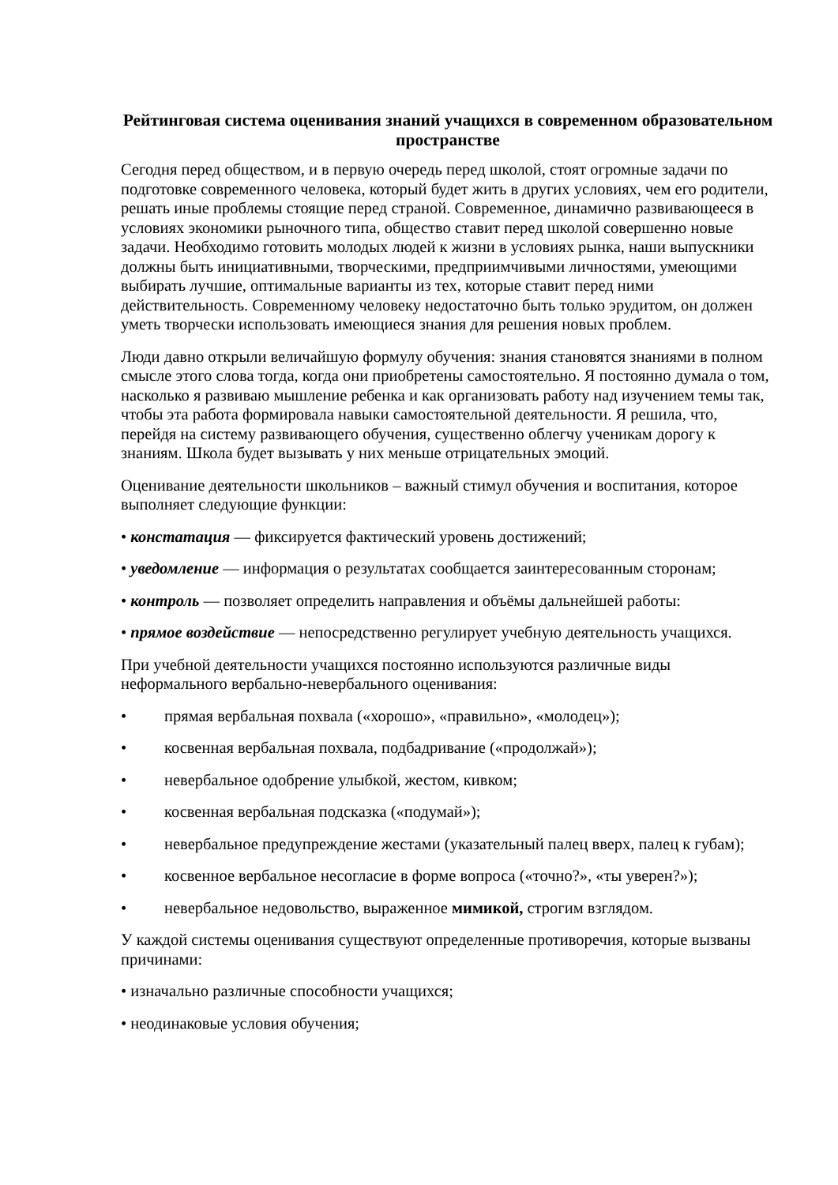Рейтинговая система оценивания знаний учащихся в современном образовательном пространстве
Сегодня перед обществом, и в первую очередь перед школой, стоят огромные задачи по подготовке современного человека, который будет жить в других условиях, чем его родители, решать иные проблемы стоящие перед страной. Современное, динамично развивающееся в условиях экономики рыночного типа, общество ставит перед школой совершенно новые задачи. Необходимо готовить молодых людей к жизни в условиях рынка, наши выпускники должны быть инициативными, творческими, предприимчивыми личностями, умеющими выбирать лучшие, оптимальные варианты из тех, которые ставит перед ними действительность. Современному человеку недостаточно быть только эрудитом, он должен уметь творчески использовать имеющиеся знания для решения новых проблем.
Люди давно открыли величайшую формулу обучения: знания становятся знаниями в полном смысле этого слова тогда, когда они приобретены самостоятельно. Я постоянно думала о том, насколько я развиваю мышление ребенка и как организовать работу над изучением темы так, чтобы эта работа формировала навыки самостоятельной деятельности. Я решила, что, перейдя на систему развивающего обучения, существенно облегчу ученикам дорогу к знаниям. Школа будет вызывать у них меньше отрицательных эмоций.
Оценивание деятельности школьников – важный стимул обучения и воспитания, которое выполняет следующие функции:
• констатация — фиксируется фактический уровень достижений;
• уведомление — информация о результатах сообщается заинтересованным сторонам;
• контроль — позволяет определить направления и объёмы дальнейшей работы:
• прямое воздействие — непосредственно регулирует учебную деятельность учащихся.
При учебной деятельности учащихся постоянно используются различные виды неформального вербально-невербального оценивания:
• прямая вербальная похвала («хорошо», «правильно», «молодец»);
• косвенная вербальная похвала, подбадривание («продолжай»);
• невербальное одобрение улыбкой, жестом, кивком;
• косвенная вербальная подсказка («подумай»);
• невербальное предупреждение жестами (указательный палец вверх, палец к губам);
• косвенное вербальное несогласие в форме вопроса («точно?», «ты уверен?»);
• невербальное недовольство, выраженное мимикой, строгим взглядом.
У каждой системы оценивания существуют определенные противоречия, которые вызваны причинами:
• изначально различные способности учащихся;
• неодинаковые условия обучения;